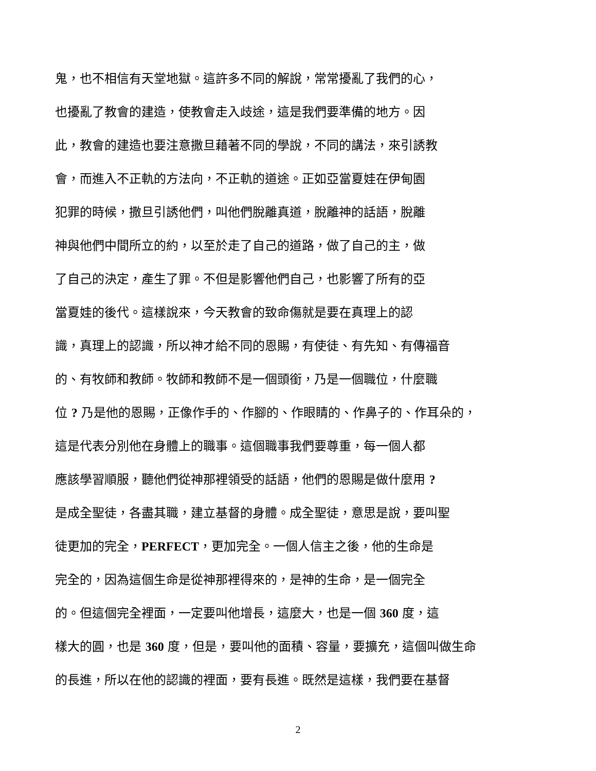鬼，也不相信有天堂地獄。這許多不同的解說，常常擾亂了我們的心，
也擾亂了教會的建造，使教會走入歧途，這是我們要準備的地方。因
此，教會的建造也要注意撒旦藉著不同的學說，不同的講法，來引誘教
會，而進入不正軌的方法向，不正軌的道途。正如亞當夏娃在伊甸園
犯罪的時候，撒旦引誘他們，叫他們脫離真道，脫離神的話語，脫離
神與他們中間所立的約，以至於走了自己的道路，做了自己的主，做
了自己的決定，產生了罪。不但是影響他們自己，也影響了所有的亞
當夏娃的後代。這樣說來，今天教會的致命傷就是要在真理上的認
識，真理上的認識，所以神才給不同的恩賜，有使徒、有先知、有傳福音
的、有牧師和教師。牧師和教師不是一個頭銜，乃是一個職位，什麼職
位 ? 乃是他的恩賜，正像作手的、作腳的、作眼睛的、作鼻子的、作耳朵的，
這是代表分別他在身體上的職事。這個職事我們要尊重，每一個人都
應該學習順服，聽他們從神那裡領受的話語，他們的恩賜是做什麼用 ?
是成全聖徒，各盡其職，建立基督的身體。成全聖徒，意思是說，要叫聖
徒更加的完全，PERFECT，更加完全。一個人信主之後，他的生命是
完全的，因為這個生命是從神那裡得來的，是神的生命，是一個完全
的。但這個完全裡面，一定要叫他增長，這麼大，也是一個 360 度，這
樣大的圓，也是 360 度，但是，要叫他的面積、容量，要擴充，這個叫做生命
的長進，所以在他的認識的裡面，要有長進。既然是這樣，我們要在基督
2